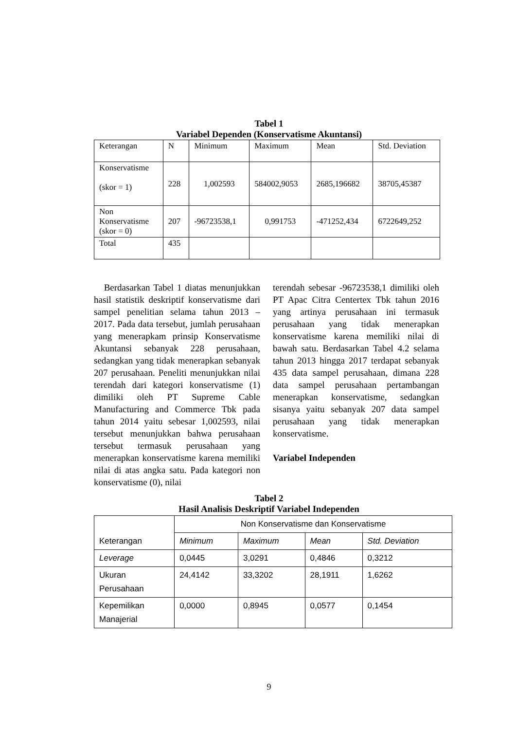Tabel 1
Variabel Dependen (Konservatisme Akuntansi)
| Keterangan | N | Minimum | Maximum | Mean | Std. Deviation |
| --- | --- | --- | --- | --- | --- |
| Konservatisme (skor = 1) | 228 | 1,002593 | 584002,9053 | 2685,196682 | 38705,45387 |
| Non Konservatisme (skor = 0) | 207 | -96723538,1 | 0,991753 | -471252,434 | 6722649,252 |
| Total | 435 | | | | |
Berdasarkan Tabel 1 diatas menunjukkan hasil statistik deskriptif konservatisme dari sampel penelitian selama tahun 2013 – 2017. Pada data tersebut, jumlah perusahaan yang menerapkam prinsip Konservatisme Akuntansi sebanyak 228 perusahaan, sedangkan yang tidak menerapkan sebanyak 207 perusahaan. Peneliti menunjukkan nilai terendah dari kategori konservatisme (1) dimiliki oleh PT Supreme Cable Manufacturing and Commerce Tbk pada tahun 2014 yaitu sebesar 1,002593, nilai tersebut menunjukkan bahwa perusahaan tersebut termasuk perusahaan yang menerapkan konservatisme karena memiliki nilai di atas angka satu. Pada kategori non konservatisme (0), nilai
terendah sebesar -96723538,1 dimiliki oleh PT Apac Citra Centertex Tbk tahun 2016 yang artinya perusahaan ini termasuk perusahaan yang tidak menerapkan konservatisme karena memiliki nilai di bawah satu. Berdasarkan Tabel 4.2 selama tahun 2013 hingga 2017 terdapat sebanyak 435 data sampel perusahaan, dimana 228 data sampel perusahaan pertambangan menerapkan konservatisme, sedangkan sisanya yaitu sebanyak 207 data sampel perusahaan yang tidak menerapkan konservatisme.
Variabel Independen
Tabel 2
Hasil Analisis Deskriptif Variabel Independen
| Keterangan | Non Konservatisme dan Konservatisme | | | |
| --- | --- | --- | --- | --- |
| | Minimum | Maximum | Mean | Std. Deviation |
| Leverage | 0,0445 | 3,0291 | 0,4846 | 0,3212 |
| Ukuran Perusahaan | 24,4142 | 33,3202 | 28,1911 | 1,6262 |
| Kepemilikan Manajerial | 0,0000 | 0,8945 | 0,0577 | 0,1454 |
9